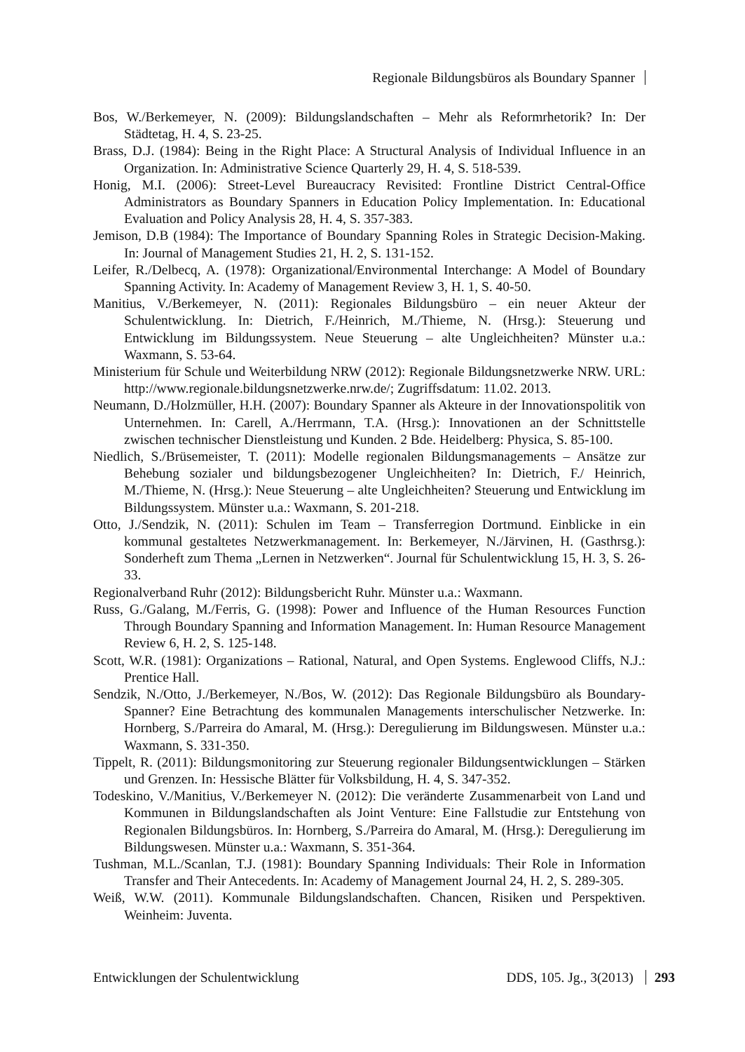Regionale Bildungsbüros als Boundary Spanner
Bos, W./Berkemeyer, N. (2009): Bildungslandschaften – Mehr als Reformrhetorik? In: Der Städtetag, H. 4, S. 23-25.
Brass, D.J. (1984): Being in the Right Place: A Structural Analysis of Individual Influence in an Organization. In: Administrative Science Quarterly 29, H. 4, S. 518-539.
Honig, M.I. (2006): Street-Level Bureaucracy Revisited: Frontline District Central-Office Administrators as Boundary Spanners in Education Policy Implementation. In: Educational Evaluation and Policy Analysis 28, H. 4, S. 357-383.
Jemison, D.B (1984): The Importance of Boundary Spanning Roles in Strategic Decision-Making. In: Journal of Management Studies 21, H. 2, S. 131-152.
Leifer, R./Delbecq, A. (1978): Organizational/Environmental Interchange: A Model of Boundary Spanning Activity. In: Academy of Management Review 3, H. 1, S. 40-50.
Manitius, V./Berkemeyer, N. (2011): Regionales Bildungsbüro – ein neuer Akteur der Schulentwicklung. In: Dietrich, F./Heinrich, M./Thieme, N. (Hrsg.): Steuerung und Entwicklung im Bildungssystem. Neue Steuerung – alte Ungleichheiten? Münster u.a.: Waxmann, S. 53-64.
Ministerium für Schule und Weiterbildung NRW (2012): Regionale Bildungsnetzwerke NRW. URL: http://www.regionale.bildungsnetzwerke.nrw.de/; Zugriffsdatum: 11.02. 2013.
Neumann, D./Holzmüller, H.H. (2007): Boundary Spanner als Akteure in der Innovationspolitik von Unternehmen. In: Carell, A./Herrmann, T.A. (Hrsg.): Innovationen an der Schnittstelle zwischen technischer Dienstleistung und Kunden. 2 Bde. Heidelberg: Physica, S. 85-100.
Niedlich, S./Brüsemeister, T. (2011): Modelle regionalen Bildungsmanagements – Ansätze zur Behebung sozialer und bildungsbezogener Ungleichheiten? In: Dietrich, F./ Heinrich, M./Thieme, N. (Hrsg.): Neue Steuerung – alte Ungleichheiten? Steuerung und Entwicklung im Bildungssystem. Münster u.a.: Waxmann, S. 201-218.
Otto, J./Sendzik, N. (2011): Schulen im Team – Transferregion Dortmund. Einblicke in ein kommunal gestaltetes Netzwerkmanagement. In: Berkemeyer, N./Järvinen, H. (Gasthrsg.): Sonderheft zum Thema „Lernen in Netzwerken“. Journal für Schulentwicklung 15, H. 3, S. 26-33.
Regionalverband Ruhr (2012): Bildungsbericht Ruhr. Münster u.a.: Waxmann.
Russ, G./Galang, M./Ferris, G. (1998): Power and Influence of the Human Resources Function Through Boundary Spanning and Information Management. In: Human Resource Management Review 6, H. 2, S. 125-148.
Scott, W.R. (1981): Organizations – Rational, Natural, and Open Systems. Englewood Cliffs, N.J.: Prentice Hall.
Sendzik, N./Otto, J./Berkemeyer, N./Bos, W. (2012): Das Regionale Bildungsbüro als Boundary-Spanner? Eine Betrachtung des kommunalen Managements interschulischer Netzwerke. In: Hornberg, S./Parreira do Amaral, M. (Hrsg.): Deregulierung im Bildungswesen. Münster u.a.: Waxmann, S. 331-350.
Tippelt, R. (2011): Bildungsmonitoring zur Steuerung regionaler Bildungsentwicklungen – Stärken und Grenzen. In: Hessische Blätter für Volksbildung, H. 4, S. 347-352.
Todeskino, V./Manitius, V./Berkemeyer N. (2012): Die veränderte Zusammenarbeit von Land und Kommunen in Bildungslandschaften als Joint Venture: Eine Fallstudie zur Entstehung von Regionalen Bildungsbüros. In: Hornberg, S./Parreira do Amaral, M. (Hrsg.): Deregulierung im Bildungswesen. Münster u.a.: Waxmann, S. 351-364.
Tushman, M.L./Scanlan, T.J. (1981): Boundary Spanning Individuals: Their Role in Information Transfer and Their Antecedents. In: Academy of Management Journal 24, H. 2, S. 289-305.
Weiß, W.W. (2011). Kommunale Bildungslandschaften. Chancen, Risiken und Perspektiven. Weinheim: Juventa.
Entwicklungen der Schulentwicklung DDS, 105. Jg., 3(2013) 293